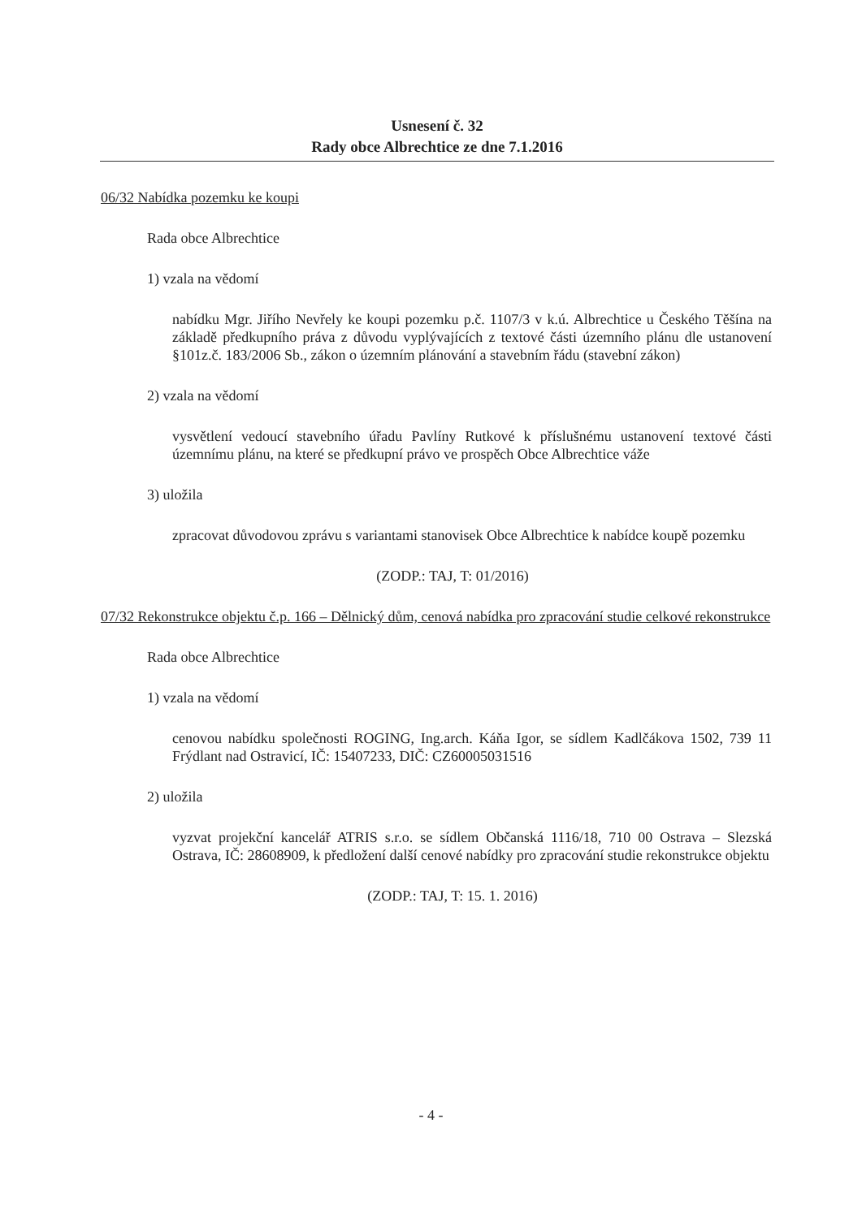Usnesení č. 32
Rady obce Albrechtice ze dne 7.1.2016
06/32 Nabídka pozemku ke koupi
Rada obce Albrechtice
1) vzala na vědomí
nabídku Mgr. Jiřího Nevřely ke koupi pozemku p.č. 1107/3 v k.ú. Albrechtice u Českého Těšína na základě předkupního práva z důvodu vyplývajících z textové části územního plánu dle ustanovení §101z.č. 183/2006 Sb., zákon o územním plánování a stavebním řádu (stavební zákon)
2) vzala na vědomí
vysvětlení vedoucí stavebního úřadu Pavlíny Rutkové k příslušnému ustanovení textové části územnímu plánu, na které se předkupní právo ve prospěch Obce Albrechtice váže
3) uložila
zpracovat důvodovou zprávu s variantami stanovisek Obce Albrechtice k nabídce koupě pozemku
(ZODP.: TAJ, T: 01/2016)
07/32 Rekonstrukce objektu č.p. 166 – Dělnický dům, cenová nabídka pro zpracování studie celkové rekonstrukce
Rada obce Albrechtice
1) vzala na vědomí
cenovou nabídku společnosti ROGING, Ing.arch. Káňa Igor, se sídlem Kadlčákova 1502, 739 11 Frýdlant nad Ostravicí, IČ: 15407233, DIČ: CZ60005031516
2) uložila
vyzvat projekční kancelář ATRIS s.r.o. se sídlem Občanská 1116/18, 710 00 Ostrava – Slezská Ostrava, IČ: 28608909, k předložení další cenové nabídky pro zpracování studie rekonstrukce objektu
(ZODP.: TAJ, T: 15. 1. 2016)
- 4 -